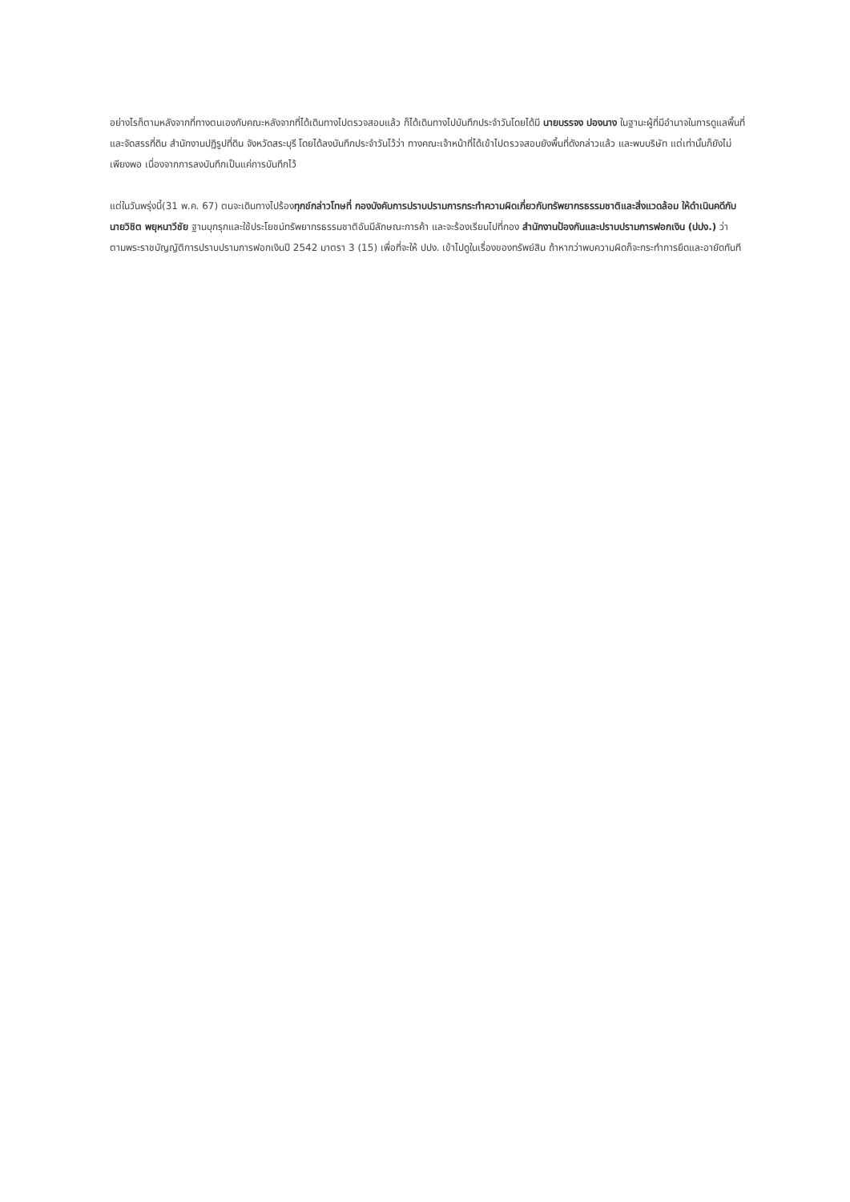อย่างไรก็ตามหลังจากที่ทางตนเองกับคณะหลังจากที่ได้เดินทางไปตรวจสอบแล้ว ก็ได้เดินทางไปบันทึกประจำวันโดยได้มี นายบรรจง ปองนาง ในฐานะผู้ที่มีอำนาจในการดูแลพื้นที่และจัดสรรที่ดิน สำนักงานปฏิรูปที่ดิน จังหวัดสระบุรี โดยได้ลงบันทึกประจำวันไว้ว่า ทางคณะเจ้าหน้าที่ได้เข้าไปตรวจสอบยังพื้นที่ดังกล่าวแล้ว และพบบริษัท แต่เท่านั้นก็ยังไม่เพียงพอ เนื่องจากการลงบันทึกเป็นแค่การบันทึกไว้
แต่ในวันพรุ่งนี้(31 พ.ค. 67) ตนจะเดินทางไปร้องทุกข์กล่าวโทษที่ กองบังคับการปราบปรามการกระทำความผิดเกี่ยวกับทรัพยากรธรรมชาติและสิ่งแวดล้อม ให้ดำเนินคดีกับ นายวิชิต พยุหนาวีชัย ฐานบุกรุกและใช้ประโยชน์ทรัพยากรธรรมชาติอันมีลักษณะการค้า และจะร้องเรียนไปที่กอง สำนักงานป้องกันและปราบปรามการฟอกเงิน (ปปง.) ว่าตามพระราชบัญญัติการปราบปรามการฟอกเงินปี 2542 มาตรา 3 (15) เพื่อที่จะให้ ปปง. เข้าไปดูในเรื่องของทรัพย์สิน ถ้าหากว่าพบความผิดก็จะกระทำการยึดและอายัดทันที